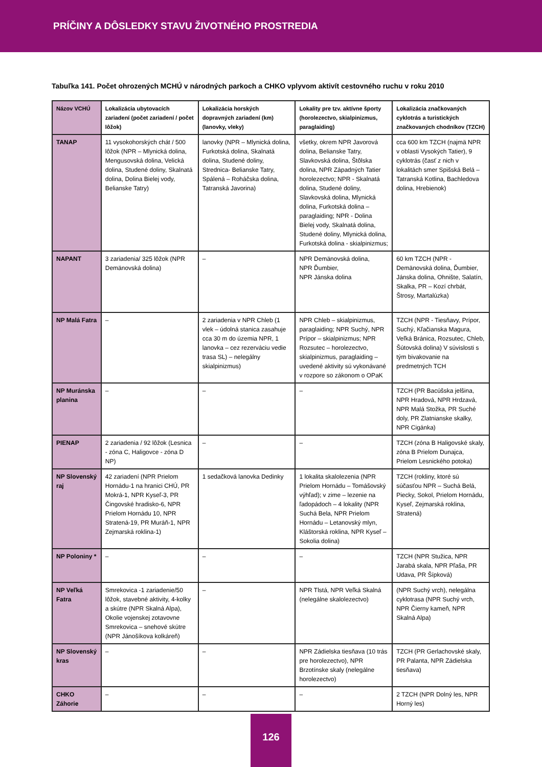PRÍČINY A DÔSLEDKY STAVU ŽIVOTNÉHO PROSTREDIA
Tabuľka 141. Počet ohrozených MCHÚ v národných parkoch a CHKO vplyvom aktivít cestovného ruchu v roku 2010
| Názov VCHÚ | Lokalizácia ubytovacích zariadení (počet zariadení / počet lôžok) | Lokalizácia horských dopravných zariadení (km) (lanovky, vleky) | Lokality pre tzv. aktívne športy (horolezectvo, skialpinizmus, paraglaiding) | Lokalizácia značkovaných cyklotrás a turistických značkovaných chodníkov (TZCH) |
| --- | --- | --- | --- | --- |
| TANAP | 11 vysokohorských chát / 500 lôžok (NPR – Mlynická dolina, Mengusovská dolina, Velická dolina, Studené doliny, Skalnatá dolina, Dolina Bielej vody, Belianske Tatry) | lanovky (NPR – Mlynická dolina, Furkotská dolina, Skalnatá dolina, Studené doliny, Strednica- Belianske Tatry, Spálená – Roháčska dolina, Tatranská Javorina) | všetky, okrem NPR Javorová dolina, Belianske Tatry, Slavkovská dolina, Štôlska dolina, NPR Západných Tatier horolezectvo; NPR - Skalnatá dolina, Studené doliny, Slavkovská dolina, Mlynická dolina, Furkotská dolina – paraglaiding; NPR - Dolina Bielej vody, Skalnatá dolina, Studené doliny, Mlynická dolina, Furkotská dolina - skialpinizmus; | cca 600 km TZCH (najmä NPR v oblasti Vysokých Tatier), 9 cyklotrás (časť z nich v lokalitách smer Spišská Belá – Tatranská Kotlina, Bachledova dolina, Hrebienok) |
| NAPANT | 3 zariadenia/ 325 lôžok (NPR Demänovská dolina) | – | NPR Demänovská dolina, NPR Ďumbier, NPR Jánska dolina | 60 km TZCH (NPR - Demänovská dolina, Ďumbier, Jánska dolina, Ohnište, Salatín, Skalka, PR – Kozí chrbát, Štrosy, Martalúzka) |
| NP Malá Fatra | – | 2 zariadenia v NPR Chleb (1 vlek – údolná stanica zasahuje cca 30 m do územia NPR, 1 lanovka – cez rezerváciu vedie trasa SL) – nelegálny skialpinizmus) | NPR Chleb – skialpinizmus, paraglaiding; NPR Suchý, NPR Prípor – skialpinizmus; NPR Rozsutec – horolezectvo, skialpinizmus, paraglaiding – uvedené aktivity sú vykonávané v rozpore so zákonom o OPaK | TZCH (NPR - Tiesňavy, Prípor, Suchý, Kľačianska Magura, Veľká Bránica, Rozsutec, Chleb, Šútovská dolina) V súvislosti s tým bivakovanie na predmetných TCH |
| NP Muránska planina | – | – | – | TZCH (PR Bacúšska jelšina, NPR Hradová, NPR Hrdzavá, NPR Malá Stožka, PR Suché doly, PR Zlatnianske skalky, NPR Cigánka) |
| PIENAP | 2 zariadenia / 92 lôžok (Lesnica - zóna C, Haligovce - zóna D NP) | – | – | TZCH (zóna B Haligovské skaly, zóna B Prielom Dunajca, Prielom Lesnického potoka) |
| NP Slovenský raj | 42 zariadení (NPR Prielom Hornádu-1 na hranici CHÚ, PR Mokrá-1, NPR Kyseľ-3, PR Čingovské hradisko-6, NPR Prielom Hornádu 10, NPR Stratená-19, PR Muráň-1, NPR Zejmarská roklina-1) | 1 sedačková lanovka Dedinky | 1 lokalita skalolezenia (NPR Prielom Hornádu – Tomášovský výhľad); v zime – lezenie na ľadopádoch – 4 lokality (NPR Suchá Bela, NPR Prielom Hornádu – Letanovský mlyn, Kláštorská roklina, NPR Kyseľ – Sokolia dolina) | TZCH (rokliny, ktoré sú súčasťou NPR – Suchá Belá, Piecky, Sokol, Prielom Hornádu, Kyseľ, Zejmarská roklina, Stratená) |
| NP Poloniny * | – | – | – | TZCH (NPR Stužica, NPR Jarabá skala, NPR Pľaša, PR Udava, PR Šípková) |
| NP Veľká Fatra | Smrekovica -1 zariadenie/50 lôžok, stavebné aktivity, 4-kolky a skútre (NPR Skalná Alpa), Okolie vojenskej zotavovne Smrekovica – snehové skútre (NPR Jánošíkova kolkáreň) | – | NPR Tlstá, NPR Veľká Skalná (nelegálne skalolezectvo) | (NPR Suchý vrch), nelegálna cyklotrasa (NPR Suchý vrch, NPR Čierny kameň, NPR Skalná Alpa) |
| NP Slovenský kras | – | – | NPR Zádielska tiesňava (10 trás pre horolezectvo), NPR Brzotínske skaly (nelegálne horolezectvo) | TZCH (PR Gerlachovské skaly, PR Palanta, NPR Zádielska tiesňava) |
| CHKO Záhorie | – | – | – | 2 TZCH (NPR Dolný les, NPR Horný les) |
126